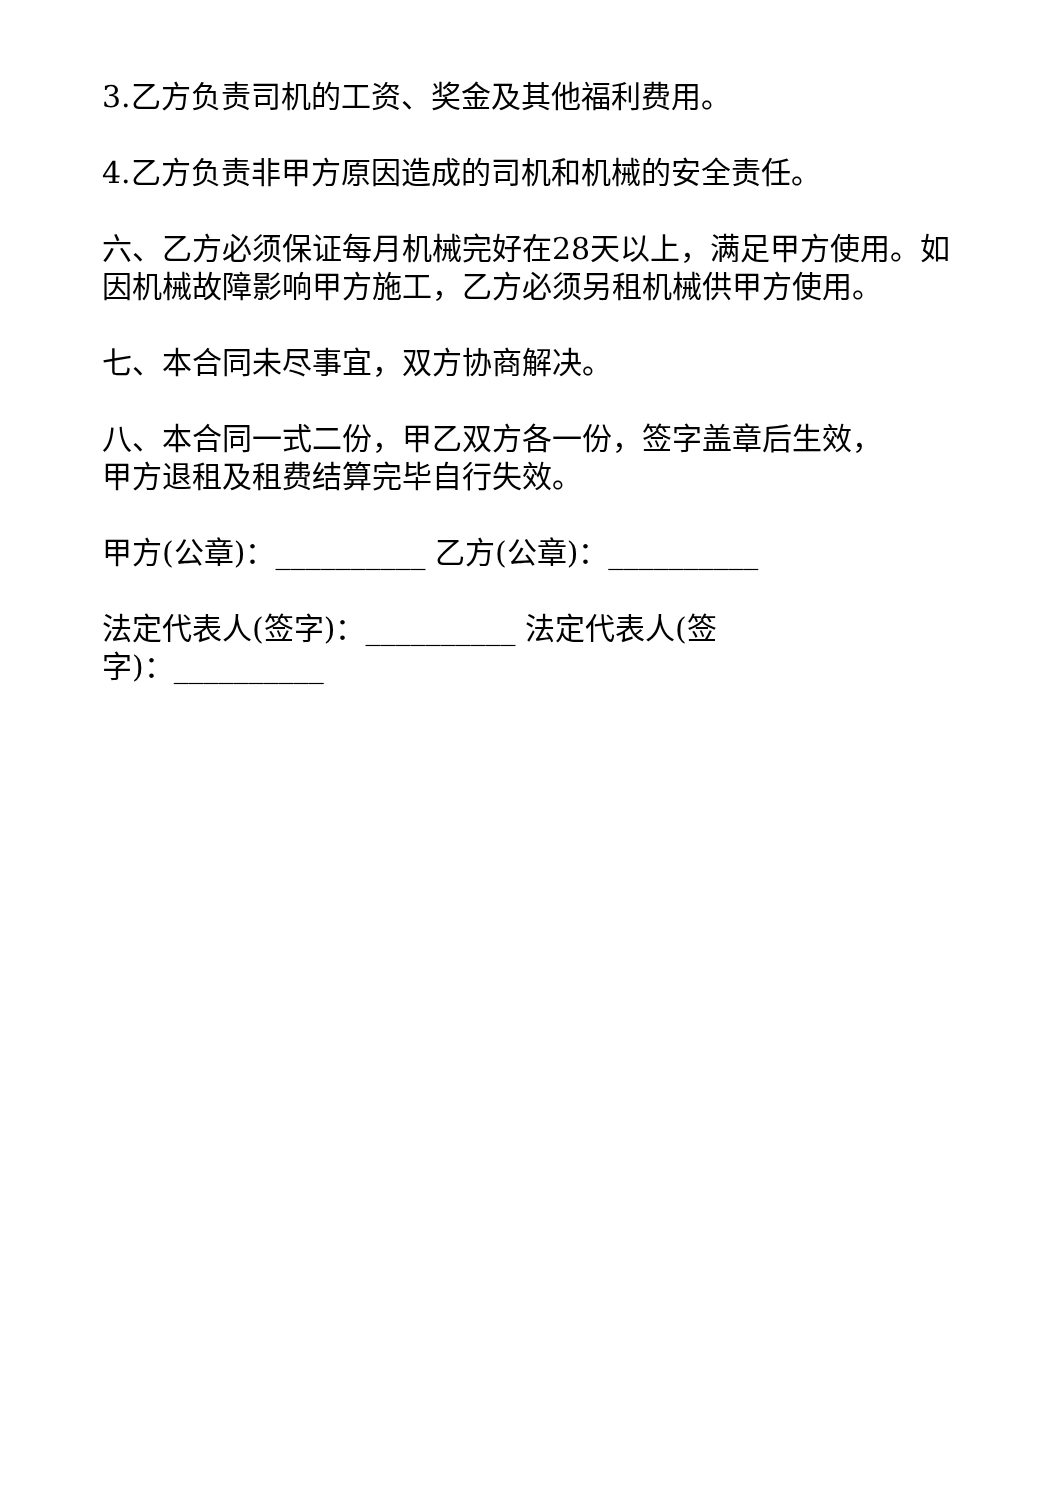3.乙方负责司机的工资、奖金及其他福利费用。
4.乙方负责非甲方原因造成的司机和机械的安全责任。
六、乙方必须保证每月机械完好在28天以上，满足甲方使用。如因机械故障影响甲方施工，乙方必须另租机械供甲方使用。
七、本合同未尽事宜，双方协商解决。
八、本合同一式二份，甲乙双方各一份，签字盖章后生效，
甲方退租及租费结算完毕自行失效。
甲方(公章)：__________ 乙方(公章)：__________
法定代表人(签字)：__________ 法定代表人(签
字)：__________